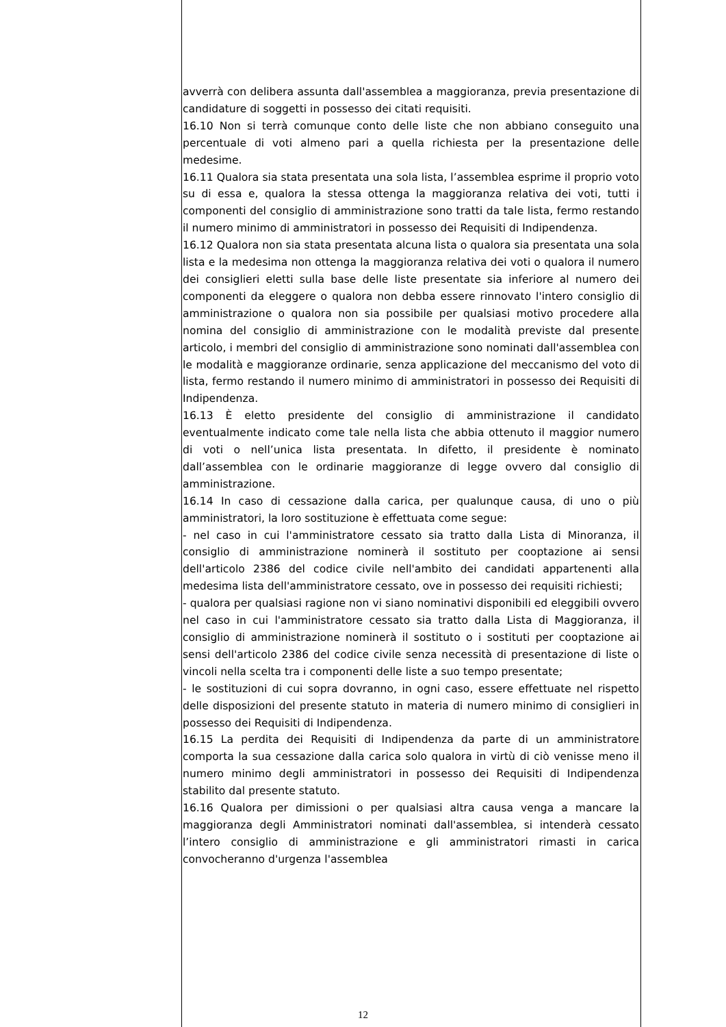avverrà con delibera assunta dall'assemblea a maggioranza, previa presentazione di candidature di soggetti in possesso dei citati requisiti.
16.10 Non si terrà comunque conto delle liste che non abbiano conseguito una percentuale di voti almeno pari a quella richiesta per la presentazione delle medesime.
16.11 Qualora sia stata presentata una sola lista, l’assemblea esprime il proprio voto su di essa e, qualora la stessa ottenga la maggioranza relativa dei voti, tutti i componenti del consiglio di amministrazione sono tratti da tale lista, fermo restando il numero minimo di amministratori in possesso dei Requisiti di Indipendenza.
16.12 Qualora non sia stata presentata alcuna lista o qualora sia presentata una sola lista e la medesima non ottenga la maggioranza relativa dei voti o qualora il numero dei consiglieri eletti sulla base delle liste presentate sia inferiore al numero dei componenti da eleggere o qualora non debba essere rinnovato l'intero consiglio di amministrazione o qualora non sia possibile per qualsiasi motivo procedere alla nomina del consiglio di amministrazione con le modalità previste dal presente articolo, i membri del consiglio di amministrazione sono nominati dall'assemblea con le modalità e maggioranze ordinarie, senza applicazione del meccanismo del voto di lista, fermo restando il numero minimo di amministratori in possesso dei Requisiti di Indipendenza.
16.13 È eletto presidente del consiglio di amministrazione il candidato eventualmente indicato come tale nella lista che abbia ottenuto il maggior numero di voti o nell’unica lista presentata. In difetto, il presidente è nominato dall’assemblea con le ordinarie maggioranze di legge ovvero dal consiglio di amministrazione.
16.14 In caso di cessazione dalla carica, per qualunque causa, di uno o più amministratori, la loro sostituzione è effettuata come segue:
- nel caso in cui l'amministratore cessato sia tratto dalla Lista di Minoranza, il consiglio di amministrazione nominerà il sostituto per cooptazione ai sensi dell'articolo 2386 del codice civile nell'ambito dei candidati appartenenti alla medesima lista dell'amministratore cessato, ove in possesso dei requisiti richiesti;
- qualora per qualsiasi ragione non vi siano nominativi disponibili ed eleggibili ovvero nel caso in cui l'amministratore cessato sia tratto dalla Lista di Maggioranza, il consiglio di amministrazione nominerà il sostituto o i sostituti per cooptazione ai sensi dell'articolo 2386 del codice civile senza necessità di presentazione di liste o vincoli nella scelta tra i componenti delle liste a suo tempo presentate;
- le sostituzioni di cui sopra dovranno, in ogni caso, essere effettuate nel rispetto delle disposizioni del presente statuto in materia di numero minimo di consiglieri in possesso dei Requisiti di Indipendenza.
16.15 La perdita dei Requisiti di Indipendenza da parte di un amministratore comporta la sua cessazione dalla carica solo qualora in virtù di ciò venisse meno il numero minimo degli amministratori in possesso dei Requisiti di Indipendenza stabilito dal presente statuto.
16.16 Qualora per dimissioni o per qualsiasi altra causa venga a mancare la maggioranza degli Amministratori nominati dall'assemblea, si intenderà cessato l’intero consiglio di amministrazione e gli amministratori rimasti in carica convocheranno d'urgenza l'assemblea
12